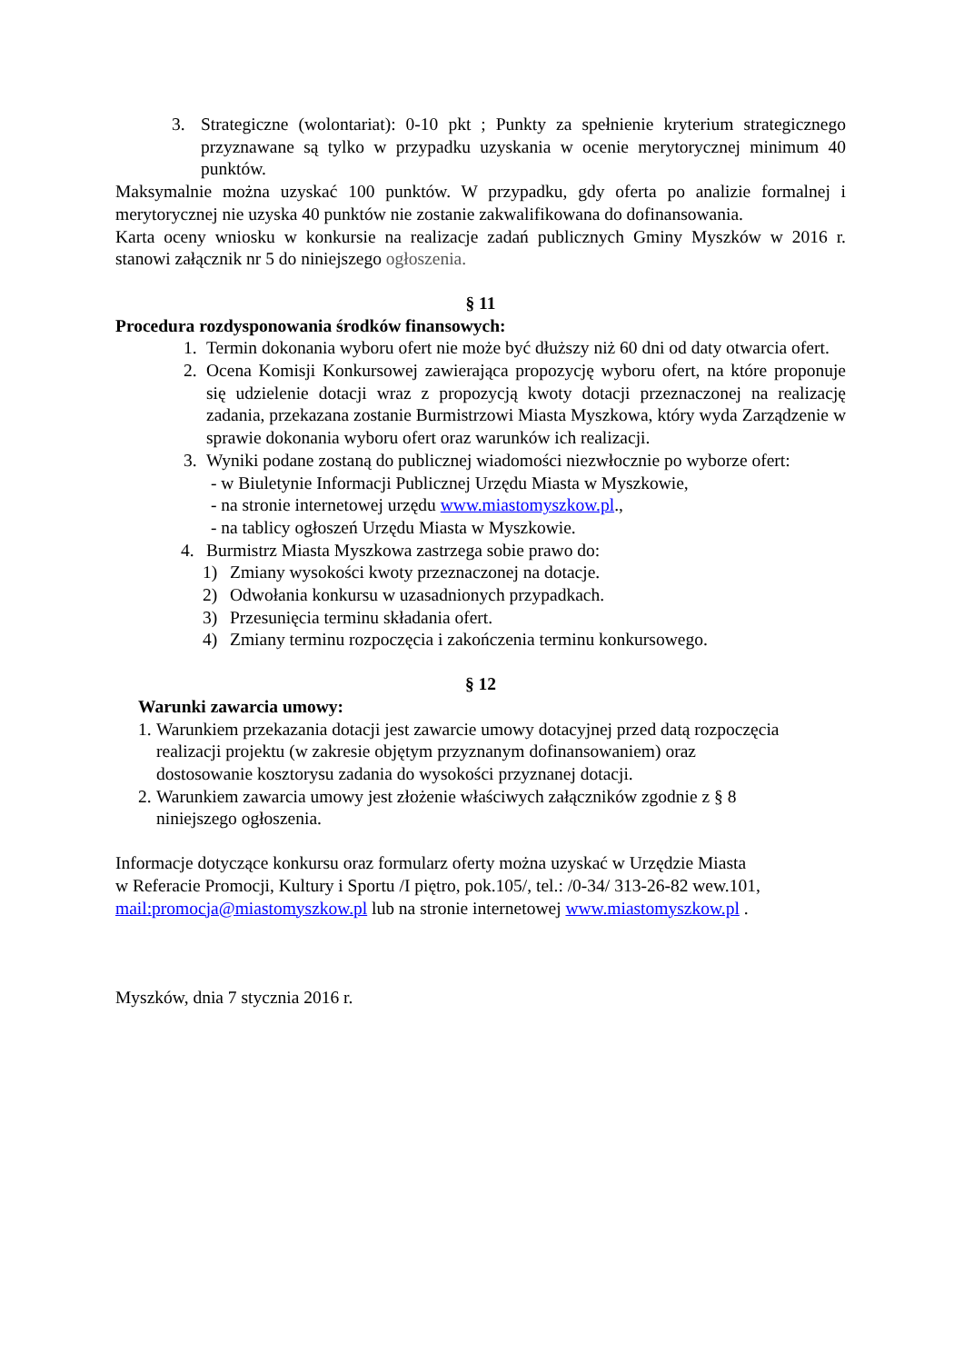3. Strategiczne (wolontariat): 0-10 pkt ; Punkty za spełnienie kryterium strategicznego przyznawane są tylko w przypadku uzyskania w ocenie merytorycznej minimum 40 punktów.
Maksymalnie można uzyskać 100 punktów. W przypadku, gdy oferta po analizie formalnej i merytorycznej nie uzyska 40 punktów nie zostanie zakwalifikowana do dofinansowania.
Karta oceny wniosku w konkursie na realizacje zadań publicznych Gminy Myszków w 2016 r. stanowi załącznik nr 5 do niniejszego ogłoszenia.
§ 11
Procedura rozdysponowania środków finansowych:
1. Termin dokonania wyboru ofert nie może być dłuższy niż 60 dni od daty otwarcia ofert.
2. Ocena Komisji Konkursowej zawierająca propozycję wyboru ofert, na które proponuje się udzielenie dotacji wraz z propozycją kwoty dotacji przeznaczonej na realizację zadania, przekazana zostanie Burmistrzowi Miasta Myszkowa, który wyda Zarządzenie w sprawie dokonania wyboru ofert oraz warunków ich realizacji.
3. Wyniki podane zostaną do publicznej wiadomości niezwłocznie po wyborze ofert:
- w Biuletynie Informacji Publicznej Urzędu Miasta w Myszkowie,
- na stronie internetowej urzędu www.miastomyszkow.pl.,
- na tablicy ogłoszeń Urzędu Miasta w Myszkowie.
4. Burmistrz Miasta Myszkowa zastrzega sobie prawo do:
1) Zmiany wysokości kwoty przeznaczonej na dotacje.
2) Odwołania konkursu w uzasadnionych przypadkach.
3) Przesunięcia terminu składania ofert.
4) Zmiany terminu rozpoczęcia i zakończenia terminu konkursowego.
§ 12
Warunki zawarcia umowy:
1. Warunkiem przekazania dotacji jest zawarcie umowy dotacyjnej przed datą rozpoczęcia
realizacji projektu (w zakresie objętym przyznanym dofinansowaniem) oraz
dostosowanie kosztorysu zadania do wysokości przyznanej dotacji.
2. Warunkiem zawarcia umowy jest złożenie właściwych załączników zgodnie z § 8
niniejszego ogłoszenia.
Informacje dotyczące konkursu oraz formularz oferty można uzyskać w Urzędzie Miasta
w Referacie Promocji, Kultury i Sportu /I piętro, pok.105/, tel.: /0-34/ 313-26-82 wew.101,
mail:promocja@miastomyszkow.pl lub na stronie internetowej www.miastomyszkow.pl .
Myszków, dnia 7 stycznia 2016 r.